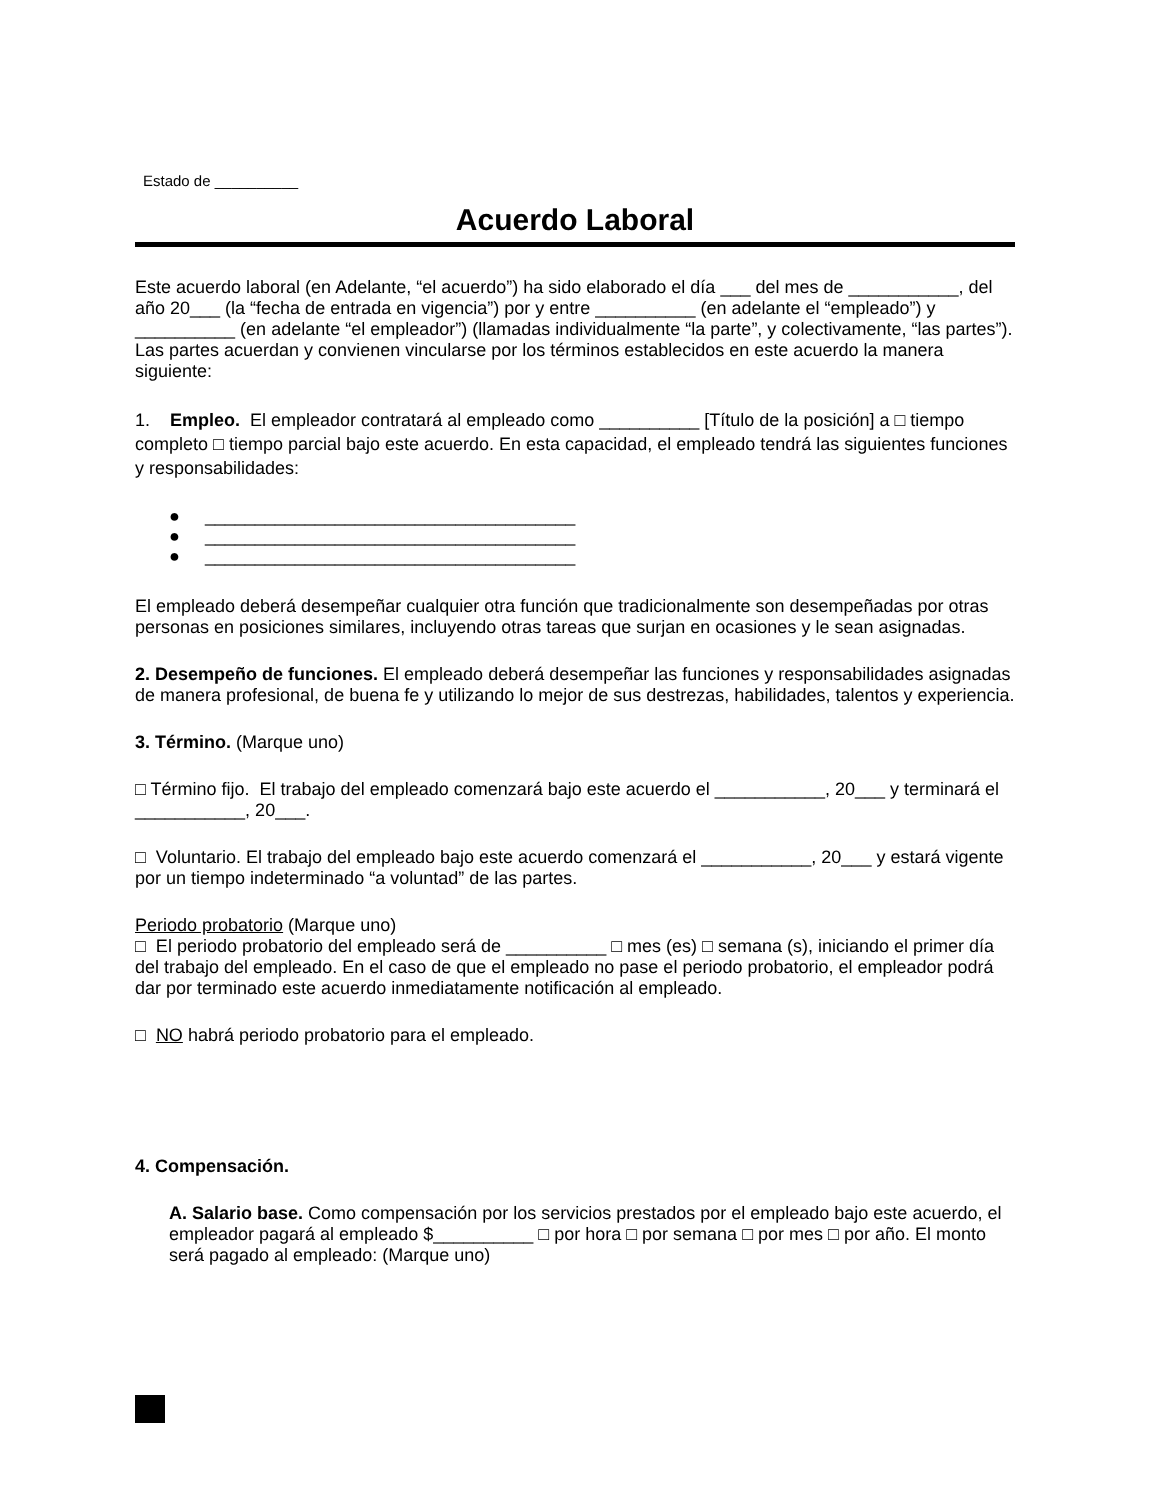Estado de __________
Acuerdo Laboral
Este acuerdo laboral (en Adelante, “el acuerdo”) ha sido elaborado el día ___ del mes de ___________, del año 20___ (la “fecha de entrada en vigencia”) por y entre __________ (en adelante el “empleado”) y __________ (en adelante “el empleador”) (llamadas individualmente “la parte”, y colectivamente, “las partes”). Las partes acuerdan y convienen vincularse por los términos establecidos en este acuerdo la manera siguiente:
1. Empleo. El empleador contratará al empleado como __________ [Título de la posición] a □ tiempo completo □ tiempo parcial bajo este acuerdo. En esta capacidad, el empleado tendrá las siguientes funciones y responsabilidades:
● _____________________________________
● _____________________________________
● _____________________________________
El empleado deberá desempeñar cualquier otra función que tradicionalmente son desempeñadas por otras personas en posiciones similares, incluyendo otras tareas que surjan en ocasiones y le sean asignadas.
2. Desempeño de funciones. El empleado deberá desempeñar las funciones y responsabilidades asignadas de manera profesional, de buena fe y utilizando lo mejor de sus destrezas, habilidades, talentos y experiencia.
3. Término. (Marque uno)
□ Término fijo. El trabajo del empleado comenzará bajo este acuerdo el ___________, 20___ y terminará el ___________, 20___.
□ Voluntario. El trabajo del empleado bajo este acuerdo comenzará el ___________, 20___ y estará vigente por un tiempo indeterminado “a voluntad” de las partes.
Periodo probatorio (Marque uno)
□ El periodo probatorio del empleado será de __________ □ mes (es) □ semana (s), iniciando el primer día del trabajo del empleado. En el caso de que el empleado no pase el periodo probatorio, el empleador podrá dar por terminado este acuerdo inmediatamente notificación al empleado.
□ NO habrá periodo probatorio para el empleado.
4. Compensación.
A. Salario base. Como compensación por los servicios prestados por el empleado bajo este acuerdo, el empleador pagará al empleado $__________ □ por hora □ por semana □ por mes □ por año. El monto será pagado al empleado: (Marque uno)